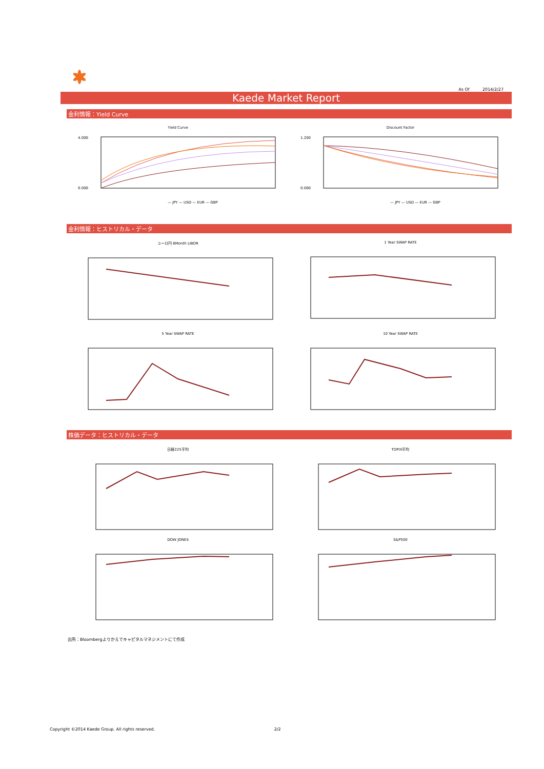As Of 2014/2/27
Kaede Market Report
金利情報：Yield Curve
Yield Curve
— JPY — USD — EUR — GBP
4.000
0.000
Discount Factor
— JPY — USD — EUR — GBP
1.200
0.000
金利情報：ヒストリカル・データ
ユーロ円 6Month LIBOR 1 Year SWAP RATE
5 Year SWAP RATE 10 Year SWAP RATE
株価データ：ヒストリカル・データ
日経225平均 TOPIX平均
DOW JONES S&P500
出所：Bloombergよりかえでキャピタルマネジメントにて作成
Copyright ©2014 Kaede Group. All rights reserved. 2/2